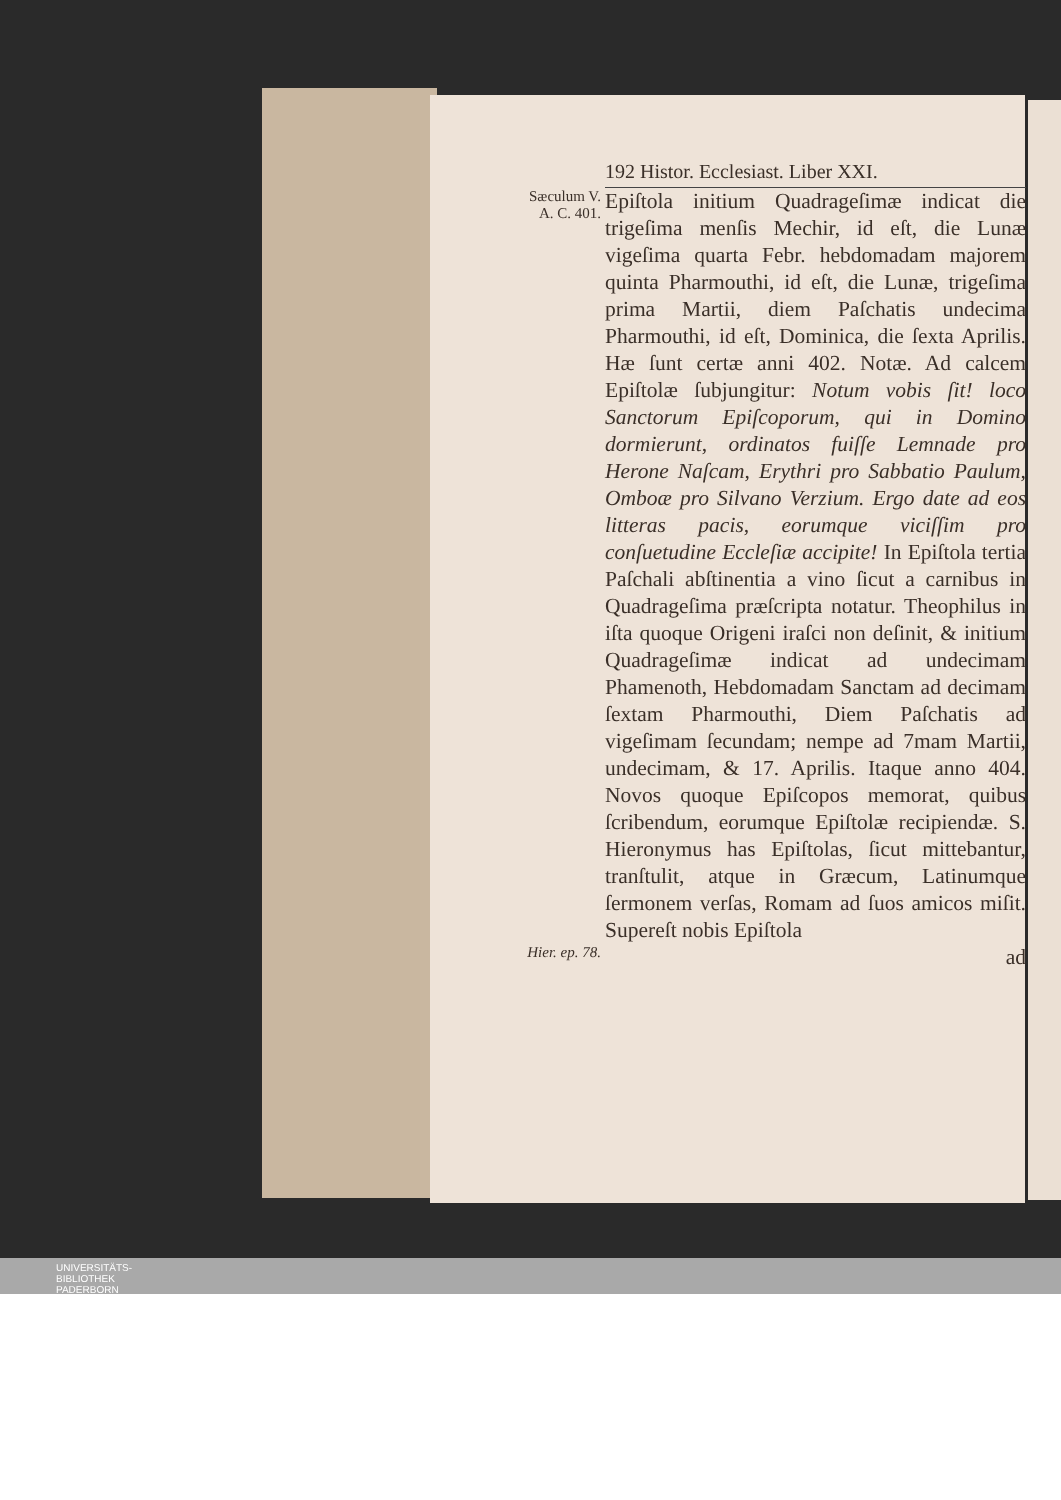192 Histor. Ecclesiast. Liber XXI.
Sæculum V.
A. C. 401.
Epiſtola initium Quadrageſimæ indicat die trigeſima menſis Mechir, id eſt, die Lunæ vigeſima quarta Febr. hebdomadam majorem quinta Pharmouthi, id eſt, die Lunæ, trigeſima prima Martii, diem Paſchatis undecima Pharmouthi, id eſt, Dominica, die ſexta Aprilis. Hæ ſunt certæ anni 402. Notæ. Ad calcem Epiſtolæ ſubjungitur: Notum vobis ſit! loco Sanctorum Epiſcoporum, qui in Domino dormierunt, ordinatos fuiſſe Lemnade pro Herone Naſcam, Erythri pro Sabbatio Paulum, Omboæ pro Silvano Verzium. Ergo date ad eos litteras pacis, eorumque viciſſim pro conſuetudine Eccleſiæ accipite! In Epiſtola tertia Paſchali abſtinentia a vino ſicut a carnibus in Quadrageſima præſcripta notatur. Theophilus in iſta quoque Origeni iraſci non deſinit, & initium Quadrageſimæ indicat ad undecimam Phamenoth, Hebdomadam Sanctam ad decimam ſextam Pharmouthi, Diem Paſchatis ad vigeſimam ſecundam; nempe ad 7mam Martii, undecimam, & 17. Aprilis. Itaque anno 404. Novos quoque Epiſcopos memorat, quibus ſcribendum, eorumque Epiſtolæ recipiendæ. S. Hieronymus has Epiſtolas, ſicut mittebantur, tranſtulit, atque in Græcum, Latinumque ſermonem verſas, Romam ad ſuos amicos miſit. Supereſt nobis Epiſtola
Hier. ep. 78.
ad
UNIVERSITÄTS-
BIBLIOTHEK
PADERBORN